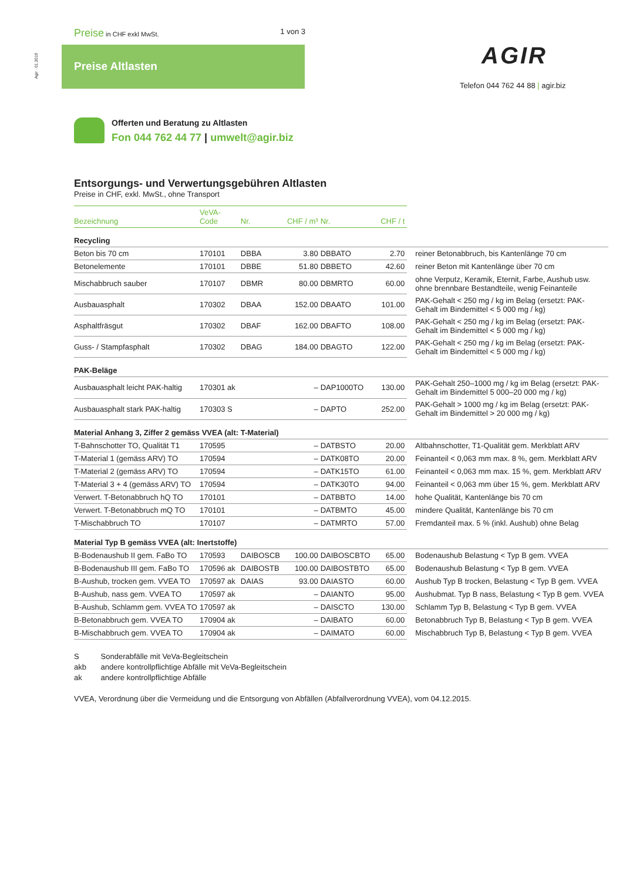Agir · 01.2019
Preise in CHF exkl MwSt. 1 von 3
Preise Altlasten AGIR
Telefon 044 762 44 88 | agir.biz
Offerten und Beratung zu Altlasten
Fon 044 762 44 77 | umwelt@agir.biz
Entsorgungs- und Verwertungsgebühren Altlasten
Preise in CHF, exkl. MwSt., ohne Transport
| Bezeichnung | VeVA- Code | Nr. | CHF / m³ | Nr. | CHF / t | |
| --- | --- | --- | --- | --- | --- | --- |
| Recycling | | | | | | |
| Beton bis 70 cm | 170101 | DBBA | 3.80 | DBBATO | 2.70 | reiner Betonabbruch, bis Kantenlänge 70 cm |
| Betonelemente | 170101 | DBBE | 51.80 | DBBETO | 42.60 | reiner Beton mit Kantenlänge über 70 cm |
| Mischabbruch sauber | 170107 | DBMR | 80.00 | DBMRTO | 60.00 | ohne Verputz, Keramik, Eternit, Farbe, Aushub usw. ohne brennbare Bestandteile, wenig Feinanteile |
| Ausbauasphalt | 170302 | DBAA | 152.00 | DBAATO | 101.00 | PAK-Gehalt < 250 mg / kg im Belag (ersetzt: PAK-Gehalt im Bindemittel < 5 000 mg / kg) |
| Asphaltfräsgut | 170302 | DBAF | 162.00 | DBAFTO | 108.00 | PAK-Gehalt < 250 mg / kg im Belag (ersetzt: PAK-Gehalt im Bindemittel < 5 000 mg / kg) |
| Guss- / Stampfasphalt | 170302 | DBAG | 184.00 | DBAGTO | 122.00 | PAK-Gehalt < 250 mg / kg im Belag (ersetzt: PAK-Gehalt im Bindemittel < 5 000 mg / kg) |
| PAK-Beläge | | | | | | |
| Ausbauasphalt leicht PAK-haltig | 170301 ak | | – | DAP1000TO | 130.00 | PAK-Gehalt 250–1000 mg / kg im Belag (ersetzt: PAK-Gehalt im Bindemittel 5 000–20 000 mg / kg) |
| Ausbauasphalt stark PAK-haltig | 170303 S | | – | DAPTO | 252.00 | PAK-Gehalt > 1000 mg / kg im Belag (ersetzt: PAK-Gehalt im Bindemittel > 20 000 mg / kg) |
| Material Anhang 3, Ziffer 2 gemäss VVEA (alt: T-Material) | | | | | | |
| T-Bahnschotter TO, Qualität T1 | 170595 | | – | DATBSTO | 20.00 | Altbahnschotter, T1-Qualität gem. Merkblatt ARV |
| T-Material 1 (gemäss ARV) TO | 170594 | | – | DATK08TO | 20.00 | Feinanteil < 0,063 mm max. 8 %, gem. Merkblatt ARV |
| T-Material 2 (gemäss ARV) TO | 170594 | | – | DATK15TO | 61.00 | Feinanteil < 0,063 mm max. 15 %, gem. Merkblatt ARV |
| T-Material 3 + 4 (gemäss ARV) TO | 170594 | | – | DATK30TO | 94.00 | Feinanteil < 0,063 mm über 15 %, gem. Merkblatt ARV |
| Verwert. T-Betonabbruch hQ TO | 170101 | | – | DATBBTO | 14.00 | hohe Qualität, Kantenlänge bis 70 cm |
| Verwert. T-Betonabbruch mQ TO | 170101 | | – | DATBMTO | 45.00 | mindere Qualität, Kantenlänge bis 70 cm |
| T-Mischabbruch TO | 170107 | | – | DATMRTO | 57.00 | Fremdanteil max. 5 % (inkl. Aushub) ohne Belag |
| Material Typ B gemäss VVEA (alt: Inertstoffe) | | | | | | |
| B-Bodenaushub II gem. FaBo TO | 170593 | DAIBOSCB | 100.00 | DAIBOSCBTO | 65.00 | Bodenaushub Belastung < Typ B gem. VVEA |
| B-Bodenaushub III gem. FaBo TO | 170596 ak | DAIBOSTB | 100.00 | DAIBOSTBTO | 65.00 | Bodenaushub Belastung < Typ B gem. VVEA |
| B-Aushub, trocken gem. VVEA TO | 170597 ak | DAIAS | 93.00 | DAIASTO | 60.00 | Aushub Typ B trocken, Belastung < Typ B gem. VVEA |
| B-Aushub, nass gem. VVEA TO | 170597 ak | | – | DAIANTO | 95.00 | Aushubmat. Typ B nass, Belastung < Typ B gem. VVEA |
| B-Aushub, Schlamm gem. VVEA TO | 170597 ak | | – | DAISCTO | 130.00 | Schlamm Typ B, Belastung < Typ B gem. VVEA |
| B-Betonabbruch gem. VVEA TO | 170904 ak | | – | DAIBATO | 60.00 | Betonabbruch Typ B, Belastung < Typ B gem. VVEA |
| B-Mischabbruch gem. VVEA TO | 170904 ak | | – | DAIMATO | 60.00 | Mischabbruch Typ B, Belastung < Typ B gem. VVEA |
S Sonderabfälle mit VeVa-Begleitschein
akb andere kontrollpflichtige Abfälle mit VeVa-Begleitschein
ak andere kontrollpflichtige Abfälle
VVEA, Verordnung über die Vermeidung und die Entsorgung von Abfällen (Abfallverordnung VVEA), vom 04.12.2015.